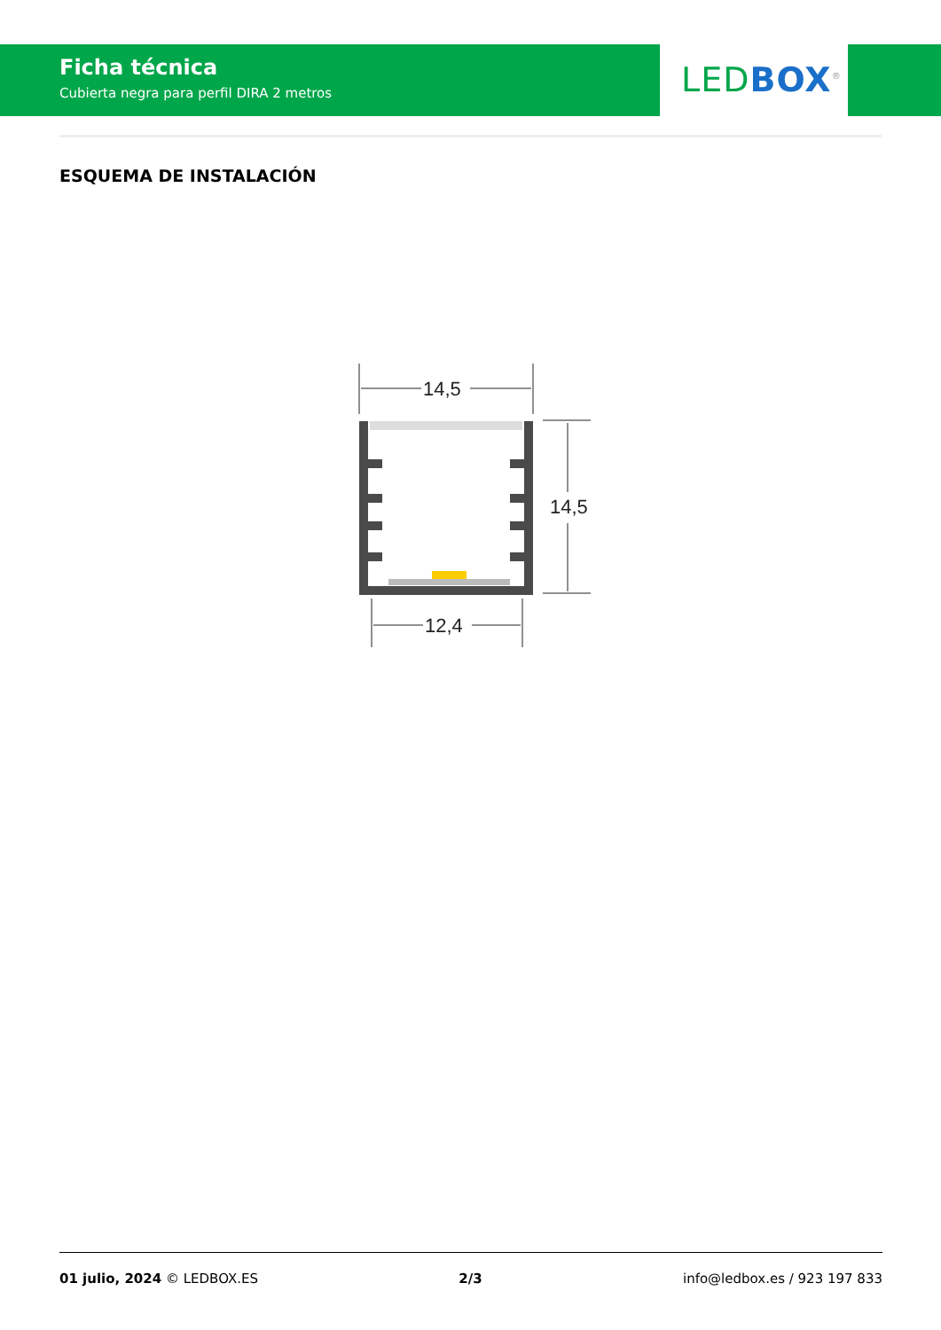Ficha técnica
Cubierta negra para perfil DIRA 2 metros
LED BOX<sup>®</sup>
ESQUEMA DE INSTALACIÓN
14,5
14,5
12,4
01 julio, 2024 © LEDBOX.ES 2/3 info@ledbox.es / 923 197 833